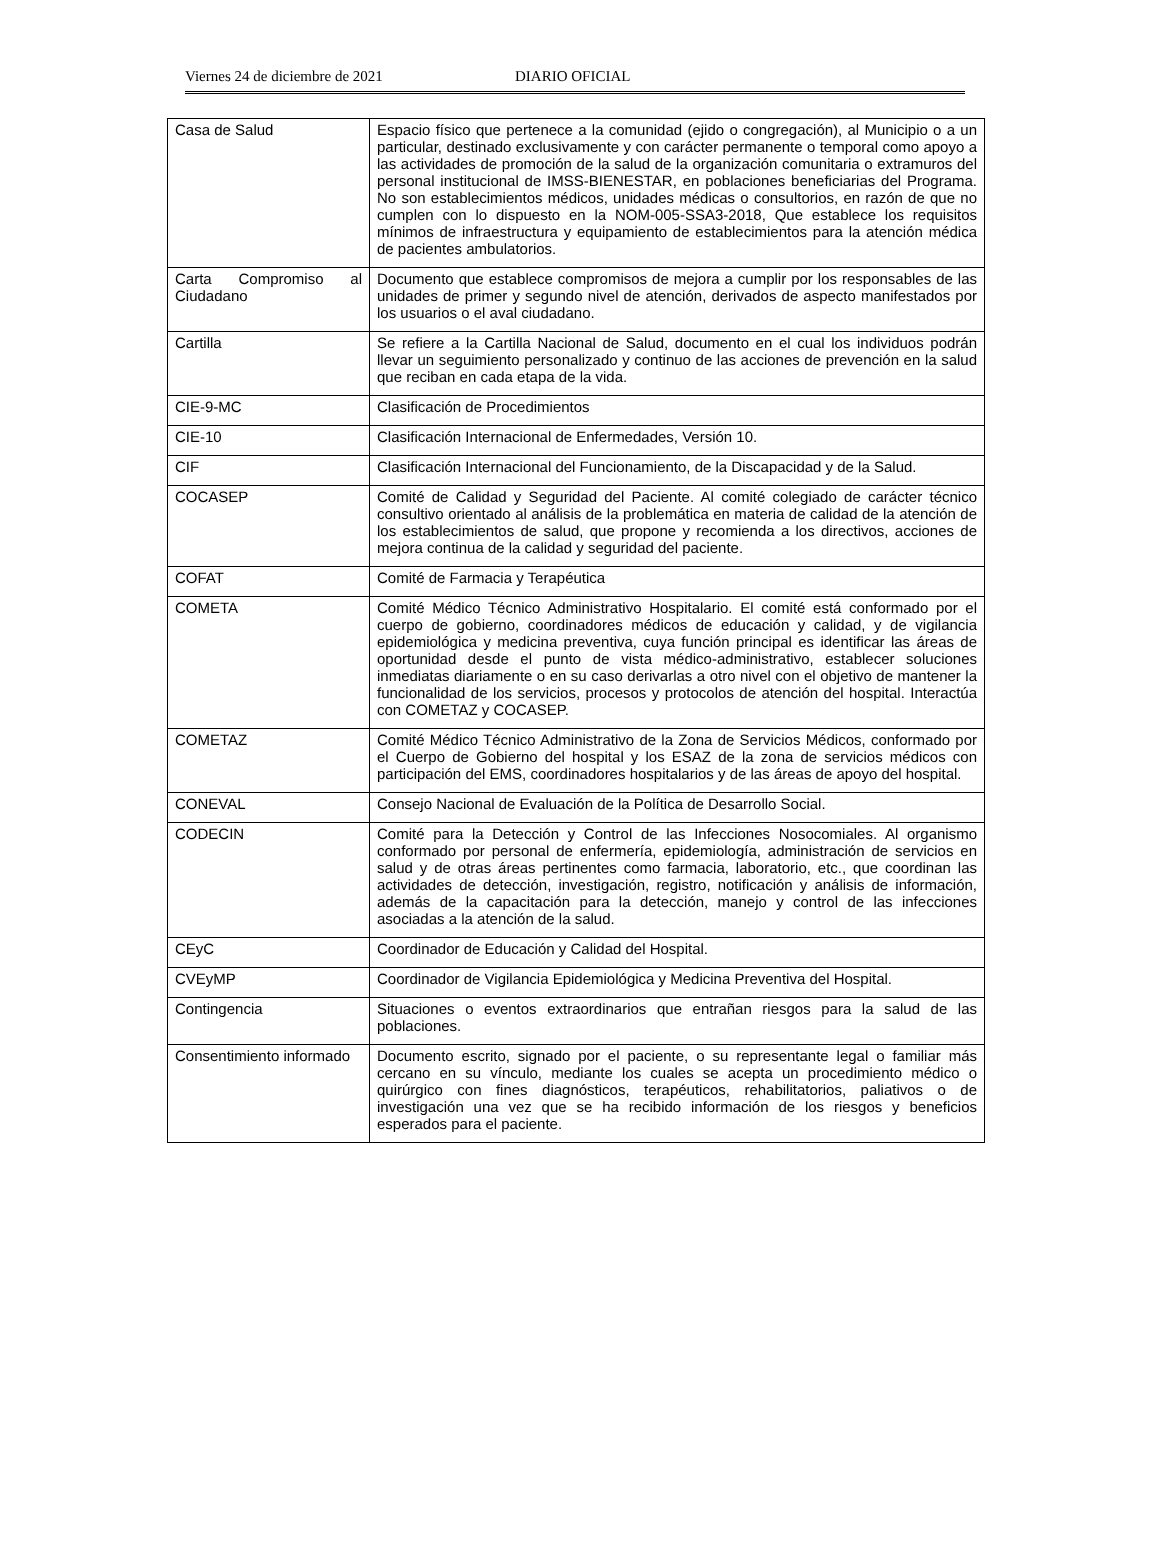Viernes 24 de diciembre de 2021 DIARIO OFICIAL
| Casa de Salud | Espacio físico que pertenece a la comunidad (ejido o congregación), al Municipio o a un particular, destinado exclusivamente y con carácter permanente o temporal como apoyo a las actividades de promoción de la salud de la organización comunitaria o extramuros del personal institucional de IMSS-BIENESTAR, en poblaciones beneficiarias del Programa. No son establecimientos médicos, unidades médicas o consultorios, en razón de que no cumplen con lo dispuesto en la NOM-005-SSA3-2018, Que establece los requisitos mínimos de infraestructura y equipamiento de establecimientos para la atención médica de pacientes ambulatorios. |
| Carta Compromiso al Ciudadano | Documento que establece compromisos de mejora a cumplir por los responsables de las unidades de primer y segundo nivel de atención, derivados de aspecto manifestados por los usuarios o el aval ciudadano. |
| Cartilla | Se refiere a la Cartilla Nacional de Salud, documento en el cual los individuos podrán llevar un seguimiento personalizado y continuo de las acciones de prevención en la salud que reciban en cada etapa de la vida. |
| CIE-9-MC | Clasificación de Procedimientos |
| CIE-10 | Clasificación Internacional de Enfermedades, Versión 10. |
| CIF | Clasificación Internacional del Funcionamiento, de la Discapacidad y de la Salud. |
| COCASEP | Comité de Calidad y Seguridad del Paciente. Al comité colegiado de carácter técnico consultivo orientado al análisis de la problemática en materia de calidad de la atención de los establecimientos de salud, que propone y recomienda a los directivos, acciones de mejora continua de la calidad y seguridad del paciente. |
| COFAT | Comité de Farmacia y Terapéutica |
| COMETA | Comité Médico Técnico Administrativo Hospitalario. El comité está conformado por el cuerpo de gobierno, coordinadores médicos de educación y calidad, y de vigilancia epidemiológica y medicina preventiva, cuya función principal es identificar las áreas de oportunidad desde el punto de vista médico-administrativo, establecer soluciones inmediatas diariamente o en su caso derivarlas a otro nivel con el objetivo de mantener la funcionalidad de los servicios, procesos y protocolos de atención del hospital. Interactúa con COMETAZ y COCASEP. |
| COMETAZ | Comité Médico Técnico Administrativo de la Zona de Servicios Médicos, conformado por el Cuerpo de Gobierno del hospital y los ESAZ de la zona de servicios médicos con participación del EMS, coordinadores hospitalarios y de las áreas de apoyo del hospital. |
| CONEVAL | Consejo Nacional de Evaluación de la Política de Desarrollo Social. |
| CODECIN | Comité para la Detección y Control de las Infecciones Nosocomiales. Al organismo conformado por personal de enfermería, epidemiología, administración de servicios en salud y de otras áreas pertinentes como farmacia, laboratorio, etc., que coordinan las actividades de detección, investigación, registro, notificación y análisis de información, además de la capacitación para la detección, manejo y control de las infecciones asociadas a la atención de la salud. |
| CEyC | Coordinador de Educación y Calidad del Hospital. |
| CVEyMP | Coordinador de Vigilancia Epidemiológica y Medicina Preventiva del Hospital. |
| Contingencia | Situaciones o eventos extraordinarios que entrañan riesgos para la salud de las poblaciones. |
| Consentimiento informado | Documento escrito, signado por el paciente, o su representante legal o familiar más cercano en su vínculo, mediante los cuales se acepta un procedimiento médico o quirúrgico con fines diagnósticos, terapéuticos, rehabilitatorios, paliativos o de investigación una vez que se ha recibido información de los riesgos y beneficios esperados para el paciente. |